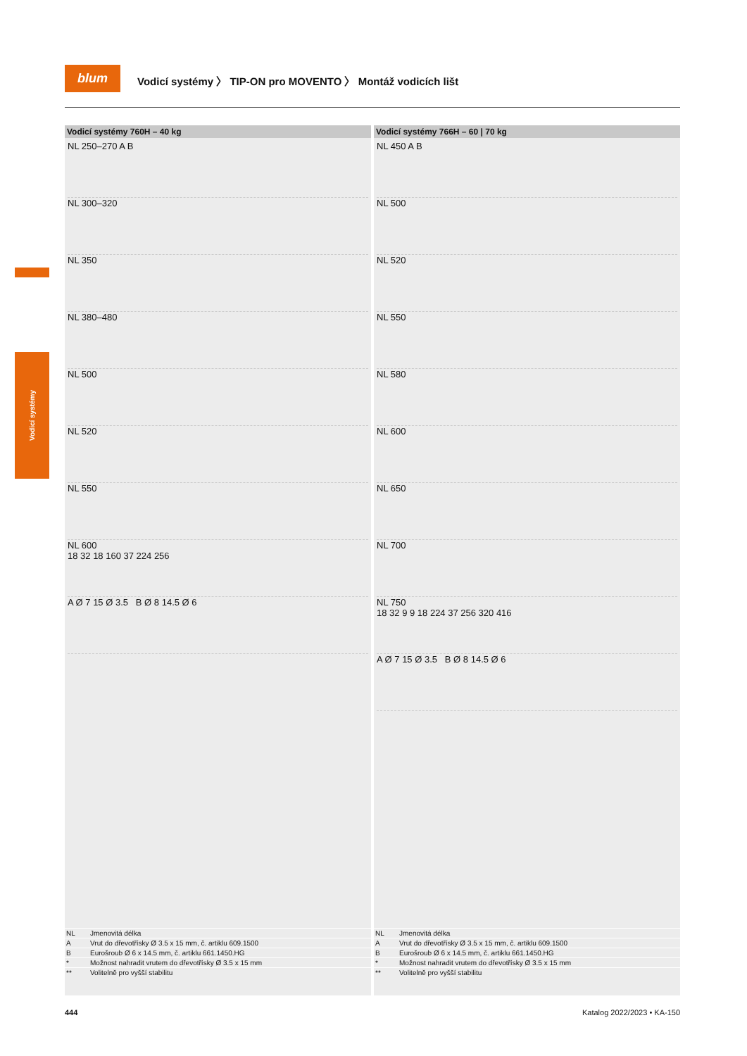blum
Vodicí systémy 〉 TIP-ON pro MOVENTO 〉 Montáž vodicích lišt
Vodicí systémy
Vodicí systémy 760H – 40 kg
NL 250–270 A B
NL 300–320
NL 350
NL 380–480
NL 500
NL 520
NL 550
NL 600
18 32 18 160 37 224 256
A Ø 7 15 Ø 3.5 B Ø 8 14.5 Ø 6
| NL | Jmenovitá délka |
| A | Vrut do dřevotřísky Ø 3.5 x 15 mm, č. artiklu 609.1500 |
| B | Eurošroub Ø 6 x 14.5 mm, č. artiklu 661.1450.HG |
| * | Možnost nahradit vrutem do dřevotřísky Ø 3.5 x 15 mm |
| ** | Volitelně pro vyšší stabilitu |
Vodicí systémy 766H – 60 | 70 kg
NL 450 A B
NL 500
NL 520
NL 550
NL 580
NL 600
NL 650
NL 700
NL 750
18 32 9 9 18 224 37 256 320 416
A Ø 7 15 Ø 3.5 B Ø 8 14.5 Ø 6
| NL | Jmenovitá délka |
| A | Vrut do dřevotřísky Ø 3.5 x 15 mm, č. artiklu 609.1500 |
| B | Eurošroub Ø 6 x 14.5 mm, č. artiklu 661.1450.HG |
| * | Možnost nahradit vrutem do dřevotřísky Ø 3.5 x 15 mm |
| ** | Volitelně pro vyšší stabilitu |
444 Katalog 2022/2023 • KA-150